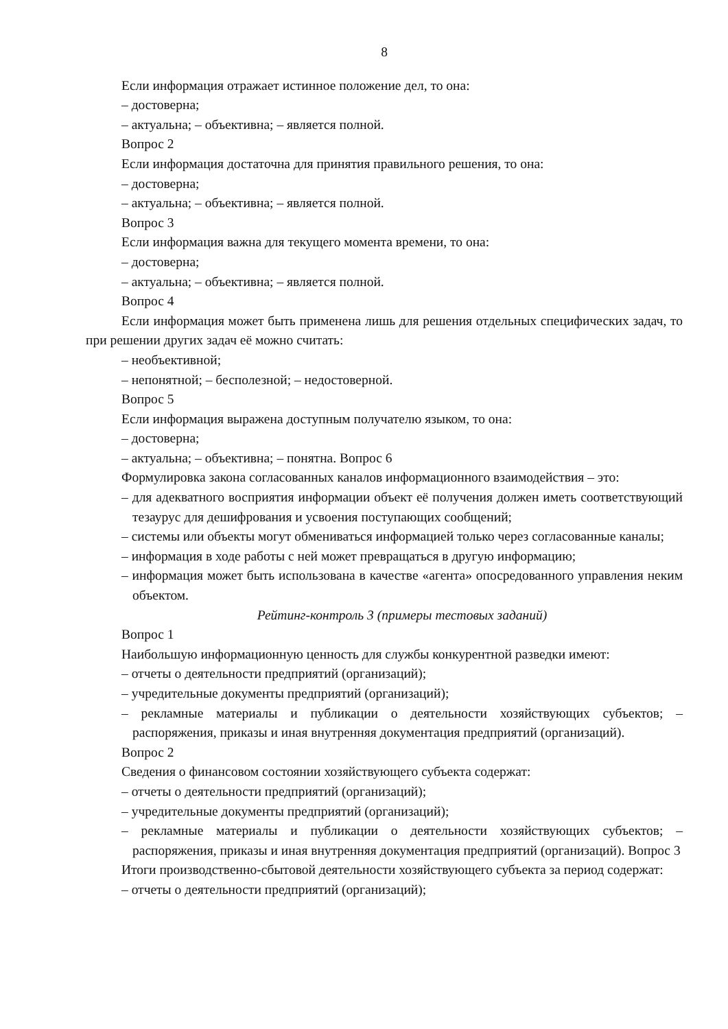8
Если информация отражает истинное положение дел, то она:
– достоверна;
– актуальна; – объективна; – является полной.
Вопрос 2
Если информация достаточна для принятия правильного решения, то она:
– достоверна;
– актуальна; – объективна; – является полной.
Вопрос 3
Если информация важна для текущего момента времени, то она:
– достоверна;
– актуальна; – объективна; – является полной.
Вопрос 4
Если информация может быть применена лишь для решения отдельных специфических задач, то при решении других задач её можно считать:
– необъективной;
– непонятной; – бесполезной; – недостоверной.
Вопрос 5
Если информация выражена доступным получателю языком, то она:
– достоверна;
– актуальна; – объективна; – понятна. Вопрос 6
Формулировка закона согласованных каналов информационного взаимодействия – это:
– для адекватного восприятия информации объект её получения должен иметь соответствующий тезаурус для дешифрования и усвоения поступающих сообщений;
– системы или объекты могут обмениваться информацией только через согласованные каналы;
– информация в ходе работы с ней может превращаться в другую информацию;
– информация может быть использована в качестве «агента» опосредованного управления неким объектом.
Рейтинг-контроль 3 (примеры тестовых заданий)
Вопрос 1
Наибольшую информационную ценность для службы конкурентной разведки имеют:
– отчеты о деятельности предприятий (организаций);
– учредительные документы предприятий (организаций);
– рекламные материалы и публикации о деятельности хозяйствующих субъектов; – распоряжения, приказы и иная внутренняя документация предприятий (организаций).
Вопрос 2
Сведения о финансовом состоянии хозяйствующего субъекта содержат:
– отчеты о деятельности предприятий (организаций);
– учредительные документы предприятий (организаций);
– рекламные материалы и публикации о деятельности хозяйствующих субъектов; – распоряжения, приказы и иная внутренняя документация предприятий (организаций). Вопрос 3
Итоги производственно-сбытовой деятельности хозяйствующего субъекта за период содержат:
– отчеты о деятельности предприятий (организаций);